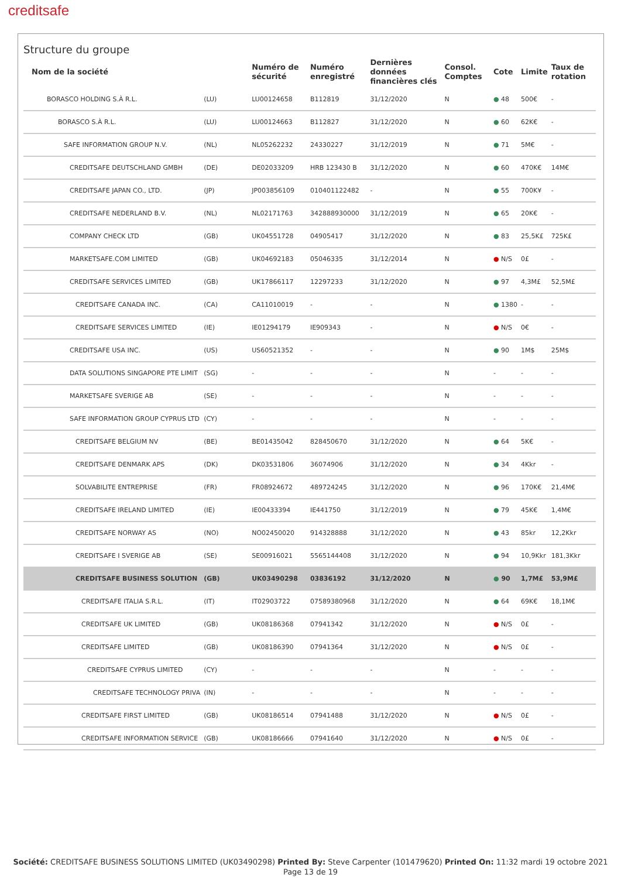creditsafe
Structure du groupe
| Nom de la société | | Numéro de sécurité | Numéro enregistré | Dernières données financières clés | Consol. Comptes | Cote | Limite | Taux de rotation |
| --- | --- | --- | --- | --- | --- | --- | --- | --- |
| BORASCO HOLDING S.À R.L. | (LU) | LU00124658 | B112819 | 31/12/2020 | N | ● 48 | 500€ | - |
| BORASCO S.À R.L. | (LU) | LU00124663 | B112827 | 31/12/2020 | N | ● 60 | 62K€ | - |
| SAFE INFORMATION GROUP N.V. | (NL) | NL05262232 | 24330227 | 31/12/2019 | N | ● 71 | 5M€ | - |
| CREDITSAFE DEUTSCHLAND GMBH | (DE) | DE02033209 | HRB 123430 B | 31/12/2020 | N | ● 60 | 470K€ | 14M€ |
| CREDITSAFE JAPAN CO., LTD. | (JP) | JP003856109 | 010401122482 | - | N | ● 55 | 700K¥ | - |
| CREDITSAFE NEDERLAND B.V. | (NL) | NL02171763 | 342888930000 | 31/12/2019 | N | ● 65 | 20K€ | - |
| COMPANY CHECK LTD | (GB) | UK04551728 | 04905417 | 31/12/2020 | N | ● 83 | 25,5K£ | 725K£ |
| MARKETSAFE.COM LIMITED | (GB) | UK04692183 | 05046335 | 31/12/2014 | N | ● N/S | 0£ | - |
| CREDITSAFE SERVICES LIMITED | (GB) | UK17866117 | 12297233 | 31/12/2020 | N | ● 97 | 4,3M£ | 52,5M£ |
| CREDITSAFE CANADA INC. | (CA) | CA11010019 | - | - | N | ● 1380 | - | - |
| CREDITSAFE SERVICES LIMITED | (IE) | IE01294179 | IE909343 | - | N | ● N/S | 0€ | - |
| CREDITSAFE USA INC. | (US) | US60521352 | - | - | N | ● 90 | 1M$ | 25M$ |
| DATA SOLUTIONS SINGAPORE PTE LIMIT | (SG) | - | - | - | N | - | - | - |
| MARKETSAFE SVERIGE AB | (SE) | - | - | - | N | - | - | - |
| SAFE INFORMATION GROUP CYPRUS LTD | (CY) | - | - | - | N | - | - | - |
| CREDITSAFE BELGIUM NV | (BE) | BE01435042 | 828450670 | 31/12/2020 | N | ● 64 | 5K€ | - |
| CREDITSAFE DENMARK APS | (DK) | DK03531806 | 36074906 | 31/12/2020 | N | ● 34 | 4Kkr | - |
| SOLVABILITE ENTREPRISE | (FR) | FR08924672 | 489724245 | 31/12/2020 | N | ● 96 | 170K€ | 21,4M€ |
| CREDITSAFE IRELAND LIMITED | (IE) | IE00433394 | IE441750 | 31/12/2019 | N | ● 79 | 45K€ | 1,4M€ |
| CREDITSAFE NORWAY AS | (NO) | NO02450020 | 914328888 | 31/12/2020 | N | ● 43 | 85kr | 12,2Kkr |
| CREDITSAFE I SVERIGE AB | (SE) | SE00916021 | 5565144408 | 31/12/2020 | N | ● 94 | 10,9Kkr | 181,3Kkr |
| CREDITSAFE BUSINESS SOLUTION | (GB) | UK03490298 | 03836192 | 31/12/2020 | N | ● 90 | 1,7M£ | 53,9M£ |
| CREDITSAFE ITALIA S.R.L. | (IT) | IT02903722 | 07589380968 | 31/12/2020 | N | ● 64 | 69K€ | 18,1M€ |
| CREDITSAFE UK LIMITED | (GB) | UK08186368 | 07941342 | 31/12/2020 | N | ● N/S | 0£ | - |
| CREDITSAFE LIMITED | (GB) | UK08186390 | 07941364 | 31/12/2020 | N | ● N/S | 0£ | - |
| CREDITSAFE CYPRUS LIMITED | (CY) | - | - | - | N | - | - | - |
| CREDITSAFE TECHNOLOGY PRIVA | (IN) | - | - | - | N | - | - | - |
| CREDITSAFE FIRST LIMITED | (GB) | UK08186514 | 07941488 | 31/12/2020 | N | ● N/S | 0£ | - |
| CREDITSAFE INFORMATION SERVICE | (GB) | UK08186666 | 07941640 | 31/12/2020 | N | ● N/S | 0£ | - |
Société: CREDITSAFE BUSINESS SOLUTIONS LIMITED (UK03490298) Printed By: Steve Carpenter (101479620) Printed On: 11:32 mardi 19 octobre 2021
Page 13 de 19